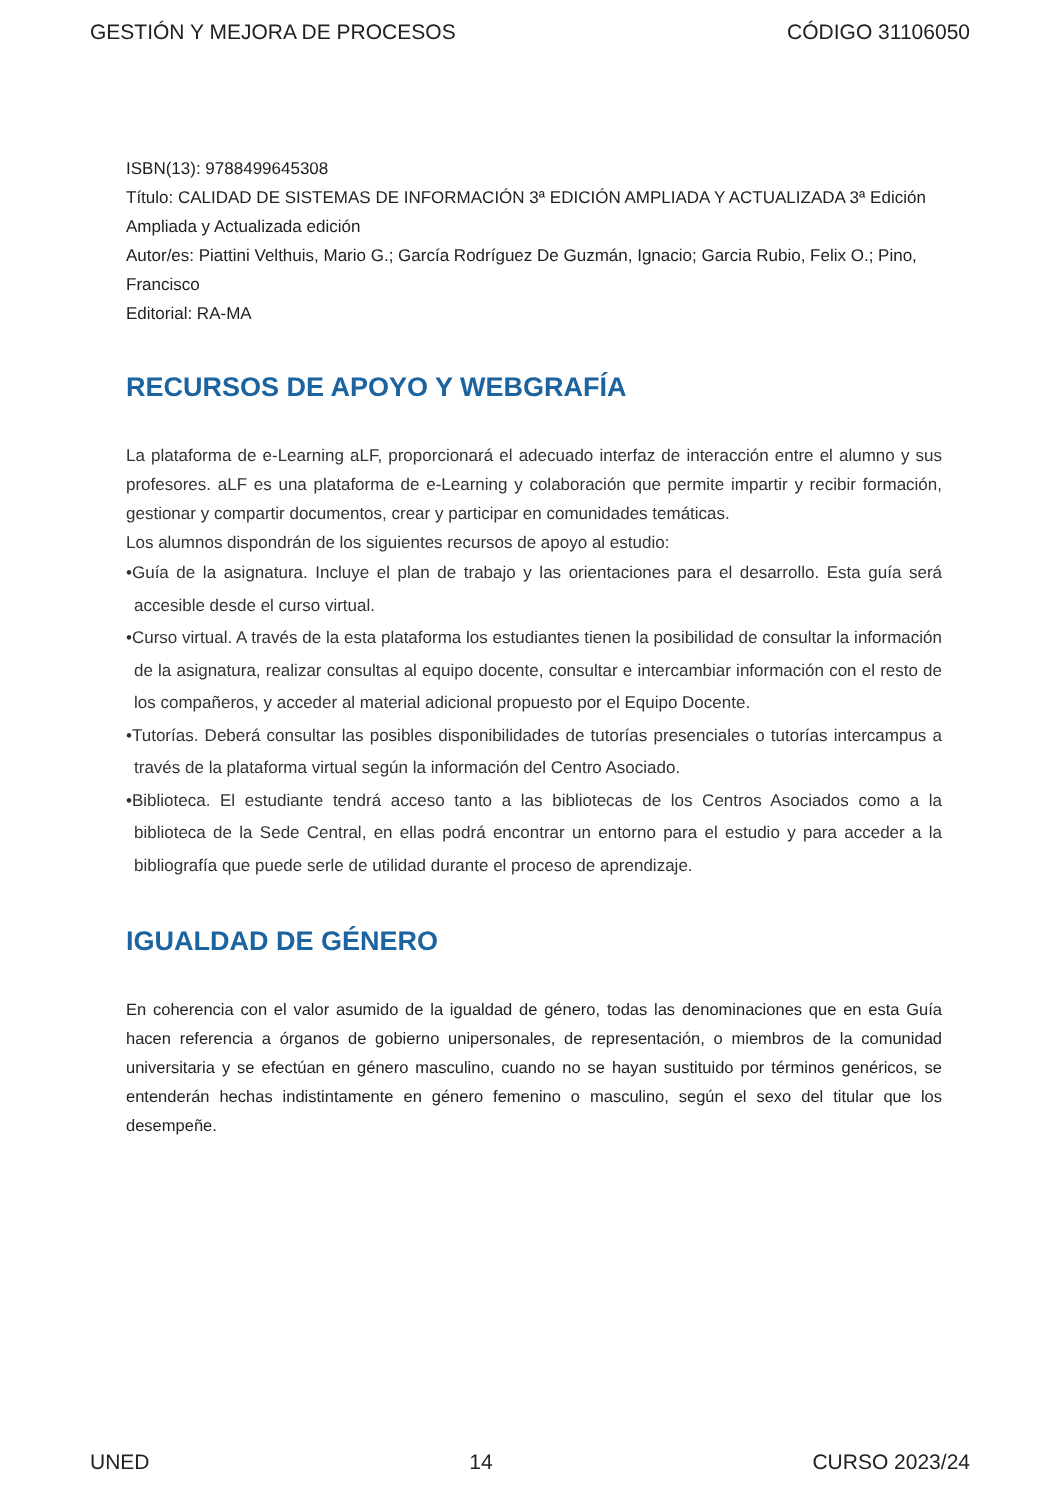GESTIÓN Y MEJORA DE PROCESOS CÓDIGO 31106050
ISBN(13): 9788499645308
Título: CALIDAD DE SISTEMAS DE INFORMACIÓN 3ª EDICIÓN AMPLIADA Y ACTUALIZADA 3ª Edición Ampliada y Actualizada edición
Autor/es: Piattini Velthuis, Mario G.; García Rodríguez De Guzmán, Ignacio; Garcia Rubio, Felix O.; Pino, Francisco
Editorial: RA-MA
RECURSOS DE APOYO Y WEBGRAFÍA
La plataforma de e-Learning aLF, proporcionará el adecuado interfaz de interacción entre el alumno y sus profesores. aLF es una plataforma de e-Learning y colaboración que permite impartir y recibir formación, gestionar y compartir documentos, crear y participar en comunidades temáticas.
Los alumnos dispondrán de los siguientes recursos de apoyo al estudio:
•Guía de la asignatura. Incluye el plan de trabajo y las orientaciones para el desarrollo. Esta guía será accesible desde el curso virtual.
•Curso virtual. A través de la esta plataforma los estudiantes tienen la posibilidad de consultar la información de la asignatura, realizar consultas al equipo docente, consultar e intercambiar información con el resto de los compañeros, y acceder al material adicional propuesto por el Equipo Docente.
•Tutorías. Deberá consultar las posibles disponibilidades de tutorías presenciales o tutorías intercampus a través de la plataforma virtual según la información del Centro Asociado.
•Biblioteca. El estudiante tendrá acceso tanto a las bibliotecas de los Centros Asociados como a la biblioteca de la Sede Central, en ellas podrá encontrar un entorno para el estudio y para acceder a la bibliografía que puede serle de utilidad durante el proceso de aprendizaje.
IGUALDAD DE GÉNERO
En coherencia con el valor asumido de la igualdad de género, todas las denominaciones que en esta Guía hacen referencia a órganos de gobierno unipersonales, de representación, o miembros de la comunidad universitaria y se efectúan en género masculino, cuando no se hayan sustituido por términos genéricos, se entenderán hechas indistintamente en género femenino o masculino, según el sexo del titular que los desempeñe.
UNED 14 CURSO 2023/24